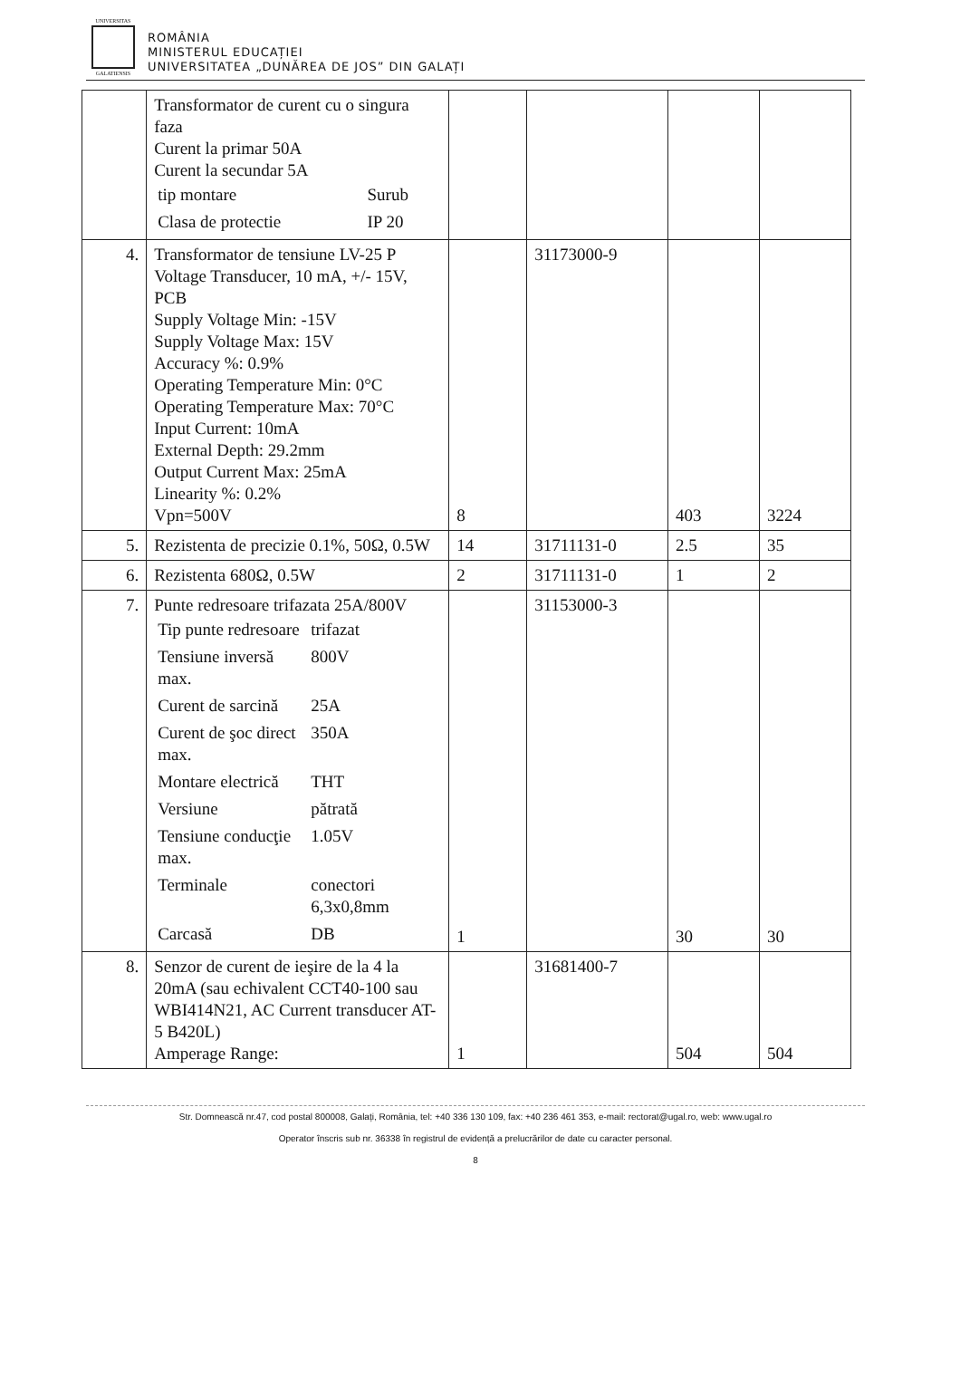UNIVERSITAS
GALATIENSIS
ROMÂNIA
MINISTERUL EDUCAȚIEI
UNIVERSITATEA „DUNĂREA DE JOS” DIN GALAȚI
| | Transformator de curent cu o singura faza Curent la primar 50A Curent la secundar 5A / tip montare / Surub / / Clasa de protectie / IP 20 / | | | | |
| 4. | Transformator de tensiune LV-25 P Voltage Transducer, 10 mA, +/- 15V, PCB Supply Voltage Min: -15V Supply Voltage Max: 15V Accuracy %: 0.9% Operating Temperature Min: 0°C Operating Temperature Max: 70°C Input Current: 10mA External Depth: 29.2mm Output Current Max: 25mA Linearity %: 0.2% Vpn=500V | 8 | 31173000-9 | 403 | 3224 |
| 5. | Rezistenta de precizie 0.1%, 50Ω, 0.5W | 14 | 31711131-0 | 2.5 | 35 |
| 6. | Rezistenta 680Ω, 0.5W | 2 | 31711131-0 | 1 | 2 |
| 7. | Punte redresoare trifazata 25A/800V / Tip punte redresoare / trifazat / / Tensiune inversă max. / 800V / / Curent de sarcină / 25A / / Curent de şoc direct max. / 350A / / Montare electrică / THT / / Versiune / pătrată / / Tensiune conducţie max. / 1.05V / / Terminale / conectori 6,3x0,8mm / / Carcasă / DB / | 1 | 31153000-3 | 30 | 30 |
| 8. | Senzor de curent de ieşire de la 4 la 20mA (sau echivalent CCT40-100 sau WBI414N21, AC Current transducer AT-5 B420L) Amperage Range: | 1 | 31681400-7 | 504 | 504 |
Str. Domnească nr.47, cod postal 800008, Galați, România, tel: +40 336 130 109, fax: +40 236 461 353, e-mail: rectorat@ugal.ro, web: www.ugal.ro
Operator înscris sub nr. 36338 în registrul de evidență a prelucrărilor de date cu caracter personal.
8